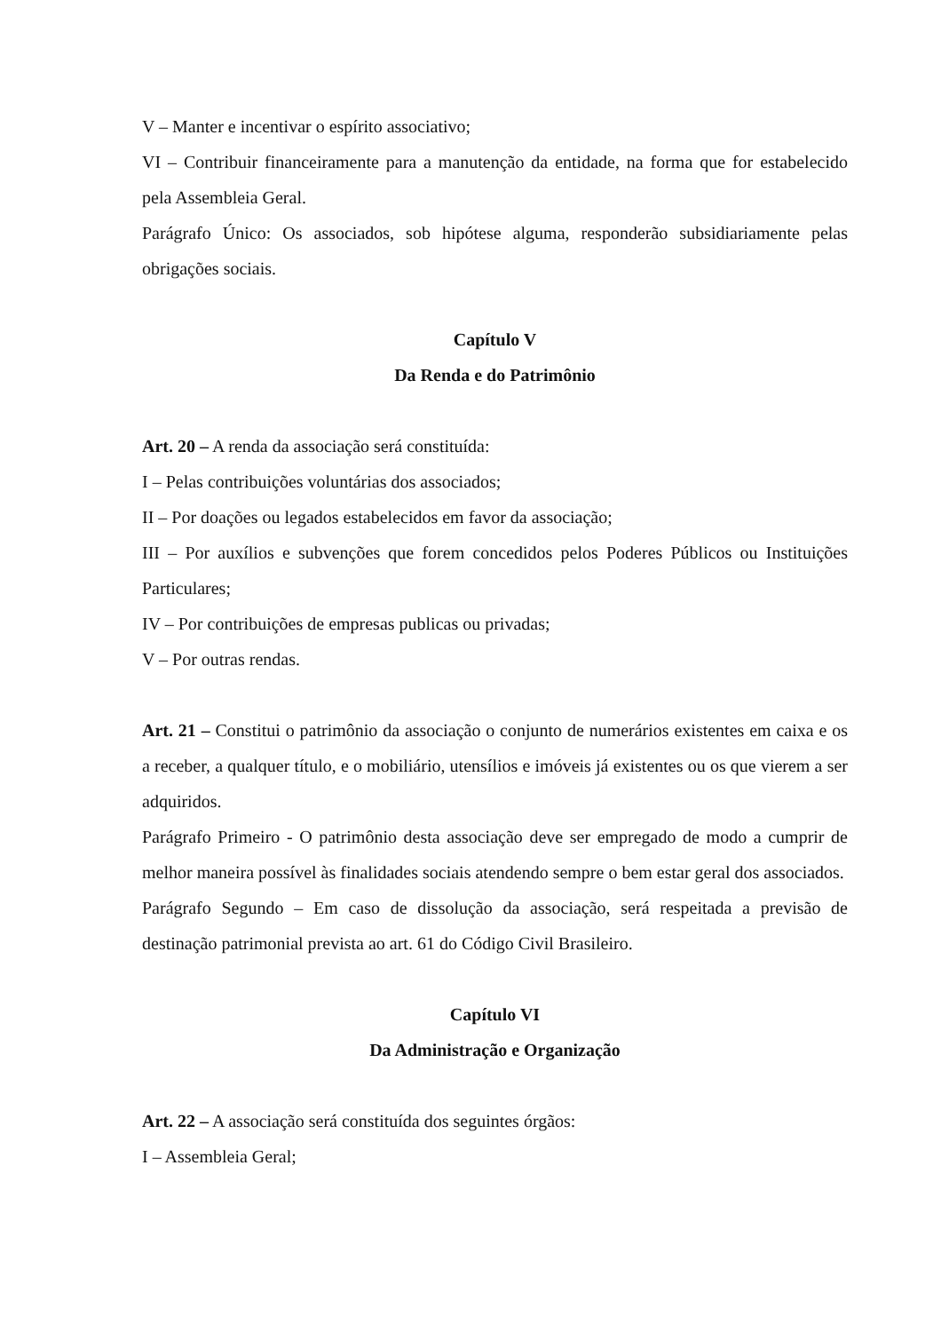V – Manter e incentivar o espírito associativo;
VI – Contribuir financeiramente para a manutenção da entidade, na forma que for estabelecido pela Assembleia Geral.
Parágrafo Único: Os associados, sob hipótese alguma, responderão subsidiariamente pelas obrigações sociais.
Capítulo V
Da Renda e do Patrimônio
Art. 20 – A renda da associação será constituída:
I – Pelas contribuições voluntárias dos associados;
II – Por doações ou legados estabelecidos em favor da associação;
III – Por auxílios e subvenções que forem concedidos pelos Poderes Públicos ou Instituições Particulares;
IV – Por contribuições de empresas publicas ou privadas;
V – Por outras rendas.
Art. 21 – Constitui o patrimônio da associação o conjunto de numerários existentes em caixa e os a receber, a qualquer título, e o mobiliário, utensílios e imóveis já existentes ou os que vierem a ser adquiridos.
Parágrafo Primeiro - O patrimônio desta associação deve ser empregado de modo a cumprir de melhor maneira possível às finalidades sociais atendendo sempre o bem estar geral dos associados.
Parágrafo Segundo – Em caso de dissolução da associação, será respeitada a previsão de destinação patrimonial prevista ao art. 61 do Código Civil Brasileiro.
Capítulo VI
Da Administração e Organização
Art. 22 – A associação será constituída dos seguintes órgãos:
I – Assembleia Geral;